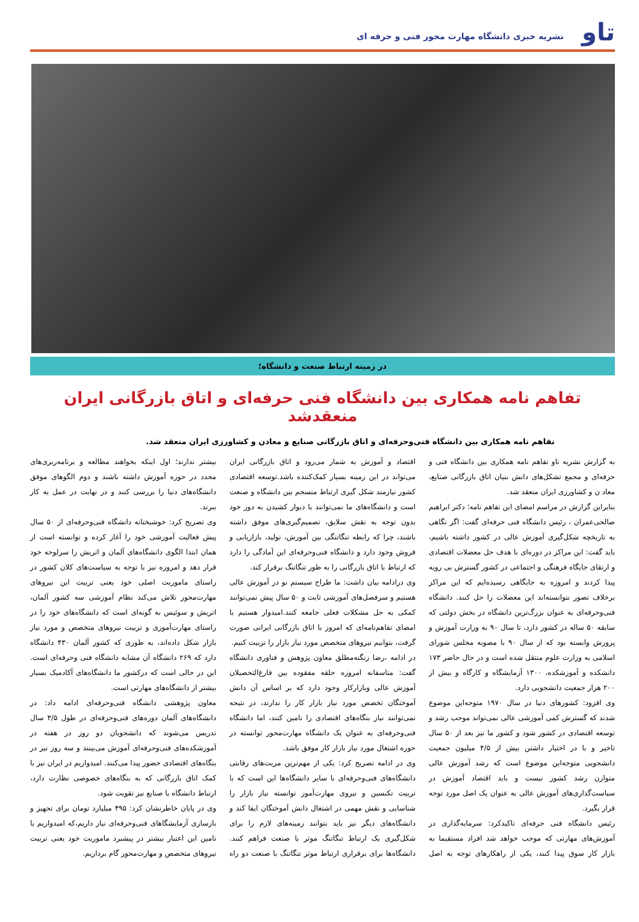تاو
نشریه خبری دانشگاه مهارت محور فنی و حرفه ای
در زمینه ارتباط صنعت و دانشگاه؛
تفاهم نامه همکاری بین دانشگاه فنی حرفه‌ای و اتاق بازرگانی ایران منعقدشد
تفاهم نامه همکاری بین دانشگاه فنی‌وحرفه‌ای و اتاق بازرگانی صنایع و معادن و کشاورزی ایران منعقد شد.
به گزارش نشریه تاو تفاهم نامه همکاری بین دانشگاه فنی و حرفه‌ای و مجمع تشکل‌های دانش بنیان اتاق بازرگانی صنایع، معاد ن و کشاورزی ایران منعقد شد.
بنابراین گزارش در مراسم امضای این تفاهم نامه؛ دکتر ابراهیم صالحی‌عمران ، رئیس دانشگاه فنی حرفه‌ای گفت: اگر نگاهی به تاریخچه شکل‌گیری آموزش عالی در کشور داشته باشیم، باید گفت: این مراکز در دوره‌ای با هدف حل معضلات اقتصادی و ارتقای جایگاه فرهنگی و اجتماعی در کشور گسترش بی رویه پیدا کردند و امروزه به جایگاهی رسیده‌ایم که این مراکز برخلاف تصور نتوانسته‌اند این معضلات را حل کنند. دانشگاه فنی‌وحرفه‌ای به عنوان بزرگ‌ترین دانشگاه در بخش دولتی که سابقه ۵۰ ساله در کشور دارد، تا سال ۹۰ به وزارت آموزش و پرورش وابسته بود که از سال ۹۰ با مصوبه مجلس شورای اسلامی به وزارت علوم منتقل شده است و در حال حاضر ۱۷۳ دانشکده و آموزشکده، ۱۳۰۰ آزمایشگاه و کارگاه و بیش از ۲۰۰ هزار جمعیت دانشجویی دارد.
وی افزود: کشورهای دنیا در سال ۱۹۷۰ متوجه‌این موضوع شدند که گسترش کمی آموزشی عالی نمی‌تواند موجب رشد و توسعه اقتصادی در کشور شود و کشور ما نیز بعد از ۵۰ سال تاخیر و با در اختیار داشتن بیش از ۴/۵ میلیون جمعیت دانشجویی متوجه‌این موضوع است که رشد آموزش عالی متوازن رشد کشور نیست و باید اقتصاد آموزش در سیاست‌گذاری‌های آموزش عالی به عنوان یک اصل مورد توجه قرار بگیرد.
رئیس دانشگاه فنی حرفه‌ای تاکیدکرد: سرمایه‌گذاری در آموزش‌های مهارتی که موجب خواهد شد افراد مستقیما به بازار کار سوق پیدا کنند، یکی از راهکارهای توجه به اصل اقتصاد و آموزش به شمار می‌رود و اتاق بازرگانی ایران می‌تواند در این زمینه بسیار کمک‌کننده باشد.توسعه اقتصادی کشور نیازمند شکل گیری ارتباط منسجم بین دانشگاه و صنعت است و دانشگاه‌های ما نمی‌توانند با دیوار کشیدن به دور خود بدون توجه به نقش سلایق، تصمیم‌گیری‌های موفق داشته باشند، چرا که رابطه تنگاتنگی بین آموزش، تولید، بازاریابی و فروش وجود دارد و دانشگاه فنی‌وحرفه‌ای این آمادگی را دارد که ارتباط با اتاق بازرگانی را به طور تنگاتنگ برقرار کند.
وی درادامه بیان داشت: ما طراح سیستم نو در آموزش عالی هستیم و سرفصل‌های آموزشی ثابت و ۵۰ سال پیش نمی‌توانند کمکی به حل مشکلات فعلی جامعه کنند.امیدوار هستیم با امضای تفاهم‌نامه‌ای که امروز با اتاق بازرگانی ایرانی صورت گرفت، بتوانیم نیروهای متخصص مورد نیاز بازار را تربیت کنیم.
در ادامه ،رضا زنگنه‌مطلق معاون پژوهش و فناوری دانشگاه گفت: متاسفانه امروزه حلقه مفقوده بین فارغ‌التحصیلان آموزش عالی وبازارکار وجود دارد که بر اساس آن دانش آموختگان تخصص مورد نیاز بازار کار را ندارند، در نتیجه نمی‌توانند نیاز بنگاه‌های اقتصادی را تامین کنند، اما دانشگاه فنی‌وحرفه‌ای به عنوان یک دانشگاه مهارت‌محور توانسته در حوزه اشتغال مورد نیاز بازار کار موفق باشد.
وی در ادامه تصریح کرد: یکی از مهم‌ترین مزیت‌های رقابتی دانشگاه‌های فنی‌وحرفه‌ای با سایر دانشگاه‌ها این است که با تربیت تکنسین و نیروی مهارت‌آموز توانسته نیاز بازار را شناسایی و نقش مهمی در اشتغال دانش آموختگان ایفا کند و دانشگاه‌های دیگر نیز باید بتوانند زمینه‌های لازم را برای شکل‌گیری یک ارتباط تنگاتنگ موثر با صنعت فراهم کنند. دانشگاه‌ها برای برقراری ارتباط موثر تنگاتنگ با صنعت دو راه بیشتر ندارند؛ اول اینکه بخواهند مطالعه و برنامه‌ریزی‌های مجدد در حوزه آموزش داشته باشند و دوم الگوهای موفق دانشگاه‌های دنیا را بررسی کنند و در نهایت در عمل به کار ببرند.
وی تصریح کرد: خوشبختانه دانشگاه فنی‌وحرفه‌ای از ۵۰ سال پیش فعالیت آموزشی خود را آغاز کرده و توانسته است از همان ابتدا الگوی دانشگاه‌های آلمان و اتریش را سرلوحه خود قرار دهد و امروزه نیز با توجه به سیاست‌های کلان کشور در راستای ماموریت اصلی خود یعنی تربیت این نیروهای مهارت‌محور تلاش می‌کند نظام آموزشی سه کشور آلمان، اتریش و سوئیس به گونه‌ای است که دانشگاه‌های خود را در راستای مهارت‌آموزی و تربیت نیروهای متخصص و مورد نیاز بازار شکل داده‌اند، به طوری که کشور آلمان ۴۳۰ دانشگاه دارد که ۲۶۹ دانشگاه آن مشابه دانشگاه فنی وحرفه‌ای است. این در حالی است که درکشور ما دانشگاه‌های آکادمیک بسیار بیشتر از دانشگاه‌های مهارتی است.
معاون پژوهشی دانشگاه فنی‌وحرفه‌ای ادامه داد: در دانشگاه‌های آلمان دوره‌های فنی‌وحرفه‌ای در طول ۳/۵ سال تدریس می‌شوند که دانشجویان دو روز در هفته در آموزشکده‌های فنی‌وحرفه‌ای آموزش می‌بینند و سه روز نیز در بنگاه‌های اقتصادی حضور پیدا می‌کنند. امیدواریم در ایران نیز با کمک اتاق بازرگانی که به بنگاه‌های خصوصی نظارت دارد، ارتباط دانشگاه با صنایع نیز تقویت شود.
وی در پایان خاطرنشان کرد: ۴۹۵ میلیارد تومان برای تجهیز و بازسازی آزمایشگاهای فنی‌وحرفه‌ای نیاز داریم،که امیدواریم با تامین این اعتبار بیشتر در پیشبرد ماموریت خود یعنی تربیت نیروهای متخصص و مهارت‌محور گام برداریم.